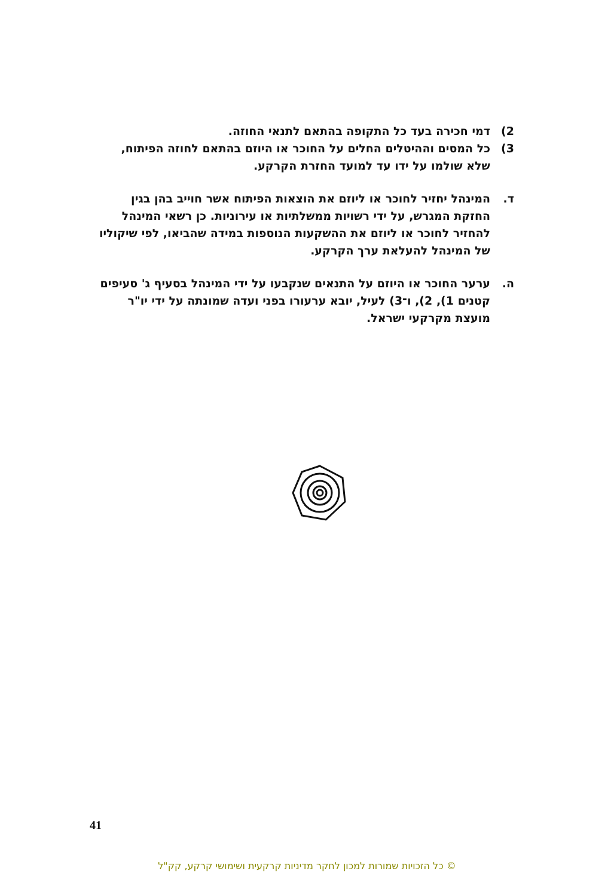2) דמי חכירה בעד כל התקופה בהתאם לתנאי החוזה.
3) כל המסים וההיטלים החלים על החוכר או היוזם בהתאם לחוזה הפיתוח, שלא שולמו על ידו עד למועד החזרת הקרקע.
ד. המינהל יחזיר לחוכר או ליוזם את הוצאות הפיתוח אשר חוייב בהן בגין החזקת המגרש, על ידי רשויות ממשלתיות או עירוניות. כן רשאי המינהל להחזיר לחוכר או ליוזם את ההשקעות הנוספות במידה שהביאו, לפי שיקוליו של המינהל להעלאת ערך הקרקע.
ה. ערער החוכר או היוזם על התנאים שנקבעו על ידי המינהל בסעיף ג' סעיפים קטנים 1), 2), ו־3) לעיל, יובא ערעורו בפני ועדה שמונתה על ידי יו"ר מועצת מקרקעי ישראל.
41
© כל הזכויות שמורות למכון לחקר מדיניות קרקעית ושימושי קרקע, קק"ל